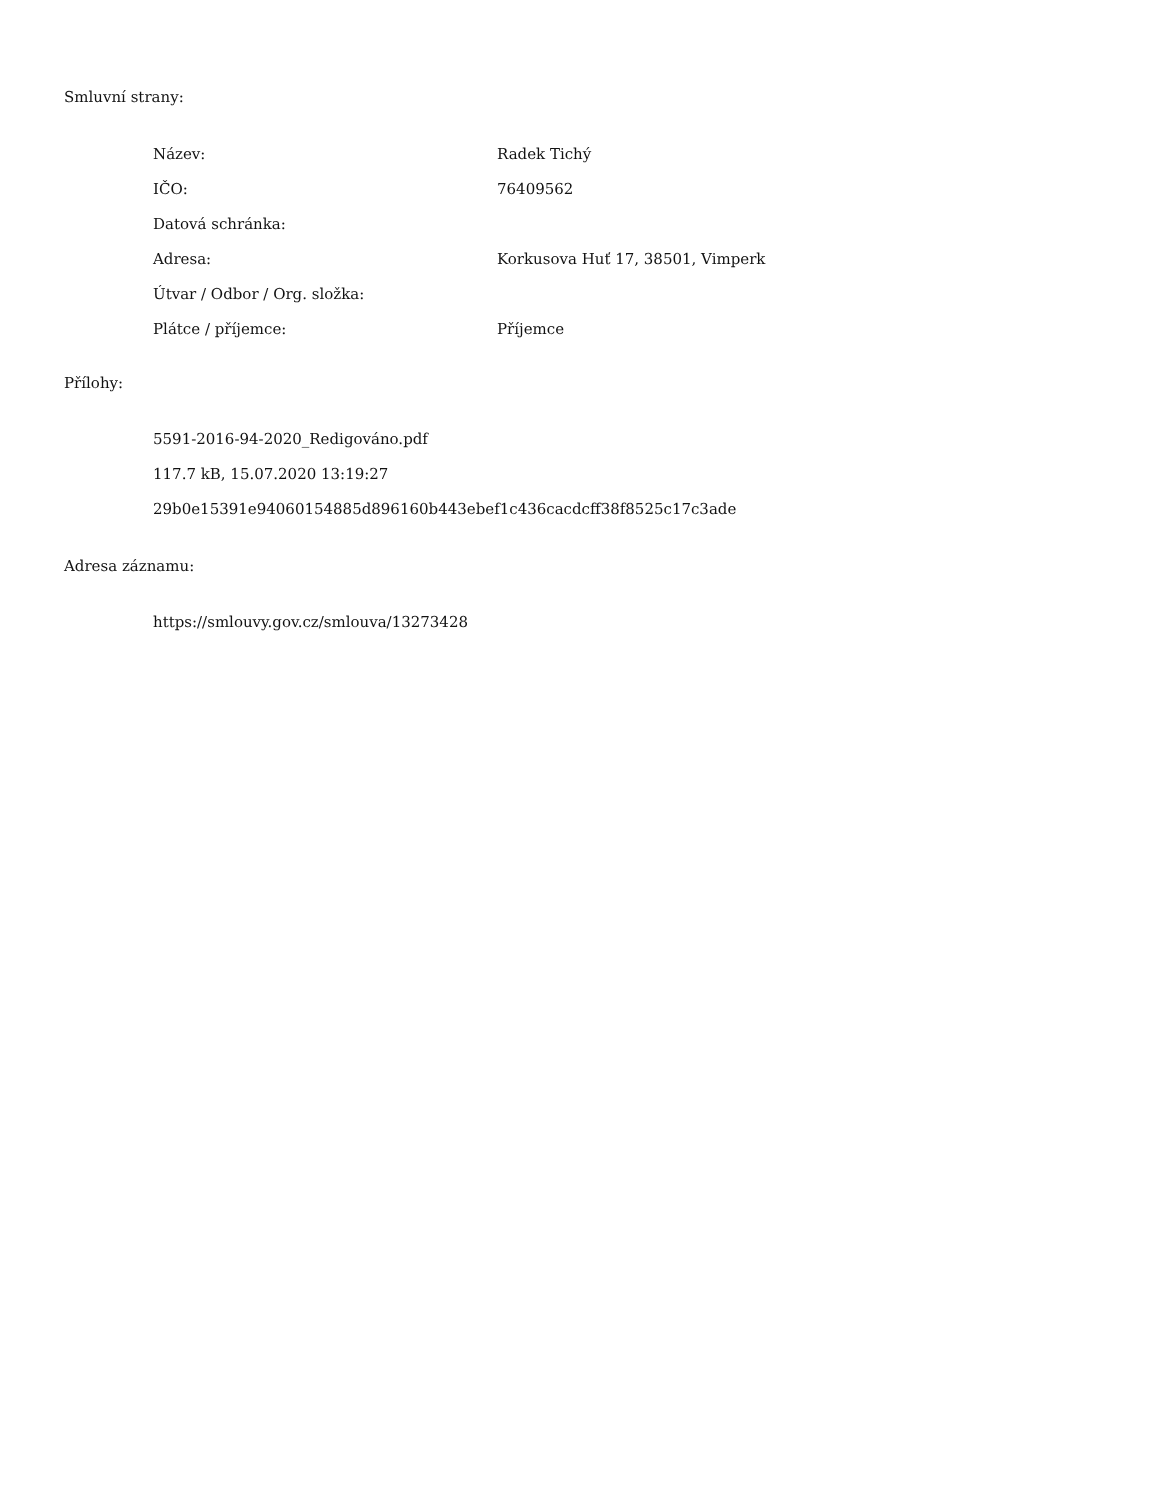Smluvní strany:
| Název: | Radek Tichý |
| IČO: | 76409562 |
| Datová schránka: | |
| Adresa: | Korkusova Huť 17, 38501, Vimperk |
| Útvar / Odbor / Org. složka: | |
| Plátce / příjemce: | Příjemce |
Přílohy:
5591-2016-94-2020_Redigováno.pdf
117.7 kB, 15.07.2020 13:19:27
29b0e15391e94060154885d896160b443ebef1c436cacdcff38f8525c17c3ade
Adresa záznamu:
https://smlouvy.gov.cz/smlouva/13273428